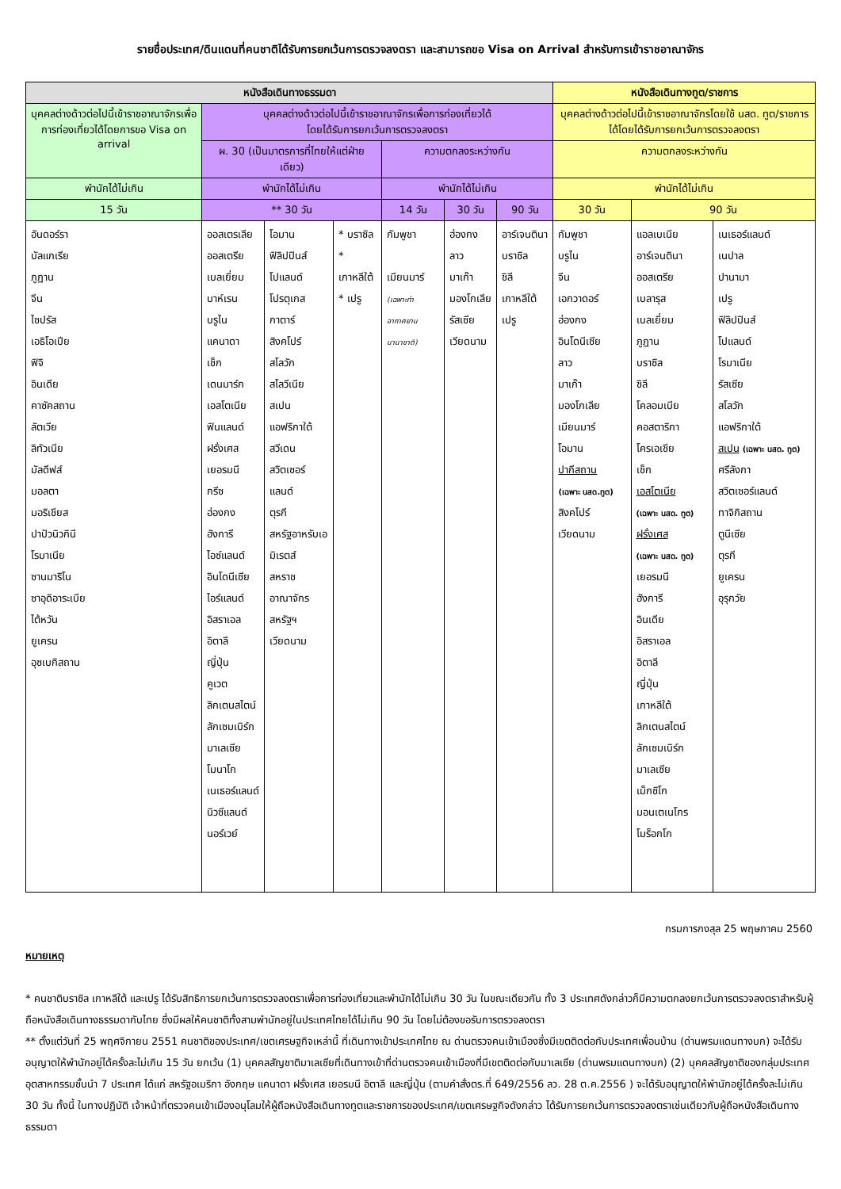รายชื่อประเทศ/ดินแดนที่คนชาติได้รับการยกเว้นการตรวจลงตรา และสามารถขอ Visa on Arrival สำหรับการเข้าราชอาณาจักร
| หนังสือเดินทางธรรมดา | | | | | | | หนังสือเดินทางทูต/ราชการ | | |
| --- | --- | --- | --- | --- | --- | --- | --- | --- | --- |
| บุคคลต่างด้าวต่อไปนี้เข้าราชอาณาจักรเพื่อการท่องเที่ยวได้โดยการขอ Visa on arrival | บุคคลต่างด้าวต่อไปนี้เข้าราชอาณาจักรเพื่อการท่องเที่ยวได้ โดยได้รับการยกเว้นการตรวจลงตรา | | | | | | บุคคลต่างด้าวต่อไปนี้เข้าราชอาณาจักรโดยใช้ นสด. ทูต/ราชการได้โดยได้รับการยกเว้นการตรวจลงตรา | | |
| | ผ. 30 (เป็นมาตรการที่ไทยให้แต่ฝ่ายเดียว) | | | ความตกลงระหว่างกัน | | | ความตกลงระหว่างกัน | | |
| พำนักได้ไม่เกิน | พำนักได้ไม่เกิน | | | พำนักได้ไม่เกิน | | | พำนักได้ไม่เกิน | | |
| 15 วัน | ** 30 วัน | | | 14 วัน | 30 วัน | 90 วัน | 30 วัน | 90 วัน | |
| อันดอร์รา บัลแกเรีย ภูฏาน จีน ไซปรัส เอธิโอเปีย ฟิจิ อินเดีย คาซัคสถาน ลัตเวีย ลิทัวเนีย มัลดีฟส์ มอลตา มอริเชียส ปาปัวนิวกินี โรมาเนีย ซานมาริโน ซาอุดิอาระเบีย ไต้หวัน ยูเครน อุซเบกิสถาน | ออสเตรเลีย ออสเตรีย เบลเยี่ยม บาห์เรน บรูไน แคนาดา เช็ก เดนมาร์ก เอสโตเนีย ฟินแลนด์ ฝรั่งเศส เยอรมนี กรีซ ฮ่องกง ฮังการี ไอซ์แลนด์ อินโดนีเซีย ไอร์แลนด์ อิสราเอล อิตาลี ญี่ปุ่น คูเวต ลิกเตนสไตน์ ลักเซมเบิร์ก มาเลเซีย โมนาโก เนเธอร์แลนด์ นิวซีแลนด์ นอร์เวย์ | โอมาน ฟิลิปปินส์ โปแลนด์ โปรตุเกส กาตาร์ สิงคโปร์ สโลวัก สโลวีเนีย สเปน แอฟริกาใต้ สวีเดน สวิตเซอร์แลนด์ ตุรกี สหรัฐอาหรับเอมิเรตส์ สหราชอาณาจักร สหรัฐฯ เวียดนาม | * บราซิล * เกาหลีใต้ * เปรู | กัมพูชา เมียนมาร์ (เฉพาะท่าอากาศยานนานาชาติ) | ฮ่องกง ลาว มาเก๊า มองโกเลีย รัสเซีย เวียดนาม | อาร์เจนตินา บราซิล ชิลี เกาหลีใต้ เปรู | กัมพูชา บรูไน จีน เอกวาดอร์ ฮ่องกง อินโดนีเซีย ลาว มาเก๊า มองโกเลีย เมียนมาร์ โอมาน ปากีสถาน (เฉพาะ นสด.ทูต) สิงคโปร์ เวียดนาม | แอลเบเนีย อาร์เจนตินา ออสเตรีย เบลารุส เบลเยี่ยม ภูฏาน บราซิล ชิลี โคลอมเบีย คอสตาริกา โครเอเชีย เช็ก เอสโตเนีย (เฉพาะ นสด. ทูต) ฝรั่งเศส (เฉพาะ นสด. ทูต) เยอรมนี ฮังการี อินเดีย อิสราเอล อิตาลี ญี่ปุ่น เกาหลีใต้ ลิกเตนสไตน์ ลักเซมเบิร์ก มาเลเซีย เม็กซิโก มอนเตเนโกร โมร็อกโก | เนเธอร์แลนด์ เนปาล ปานามา เปรู ฟิลิปปินส์ โปแลนด์ โรมาเนีย รัสเซีย สโลวัก แอฟริกาใต้ สเปน (เฉพาะ นสด. ทูต) ศรีลังกา สวิตเซอร์แลนด์ ทาจิกิสถาน ตูนีเซีย ตุรกี ยูเครน อุรุกวัย |
กรมการกงสุล 25 พฤษภาคม 2560
หมายเหตุ
* คนชาติบราซิล เกาหลีใต้ และเปรู ได้รับสิทธิการยกเว้นการตรวจลงตราเพื่อการท่องเที่ยวและพำนักได้ไม่เกิน 30 วัน ในขณะเดียวกัน ทั้ง 3 ประเทศดังกล่าวก็มีความตกลงยกเว้นการตรวจลงตราสำหรับผู้ถือหนังสือเดินทางธรรมดากับไทย ซึ่งมีผลให้คนชาติทั้งสามพำนักอยู่ในประเทศไทยได้ไม่เกิน 90 วัน โดยไม่ต้องขอรับการตรวจลงตรา
** ตั้งแต่วันที่ 25 พฤศจิกายน 2551 คนชาติของประเทศ/เขตเศรษฐกิจเหล่านี้ ที่เดินทางเข้าประเทศไทย ณ ด่านตรวจคนเข้าเมืองซึ่งมีเขตติดต่อกับประเทศเพื่อนบ้าน (ด่านพรมแดนทางบก) จะได้รับอนุญาตให้พำนักอยู่ได้ครั้งละไม่เกิน 15 วัน ยกเว้น (1) บุคคลสัญชาติมาเลเซียที่เดินทางเข้าที่ด่านตรวจคนเข้าเมืองที่มีเขตติดต่อกับมาเลเซีย (ด่านพรมแดนทางบก) (2) บุคคลสัญชาติของกลุ่มประเทศอุตสาหกรรมชั้นนำ 7 ประเทศ ได้แก่ สหรัฐอเมริกา อังกฤษ แคนาดา ฝรั่งเศส เยอรมนี อิตาลี และญี่ปุ่น (ตามคำสั่งตร.ที่ 649/2556 ลว. 28 ต.ค.2556 ) จะได้รับอนุญาตให้พำนักอยู่ได้ครั้งละไม่เกิน 30 วัน ทั้งนี้ ในทางปฏิบัติ เจ้าหน้าที่ตรวจคนเข้าเมืองอนุโลมให้ผู้ถือหนังสือเดินทางทูตและราชการของประเทศ/เขตเศรษฐกิจดังกล่าว ได้รับการยกเว้นการตรวจลงตราเช่นเดียวกับผู้ถือหนังสือเดินทางธรรมดา